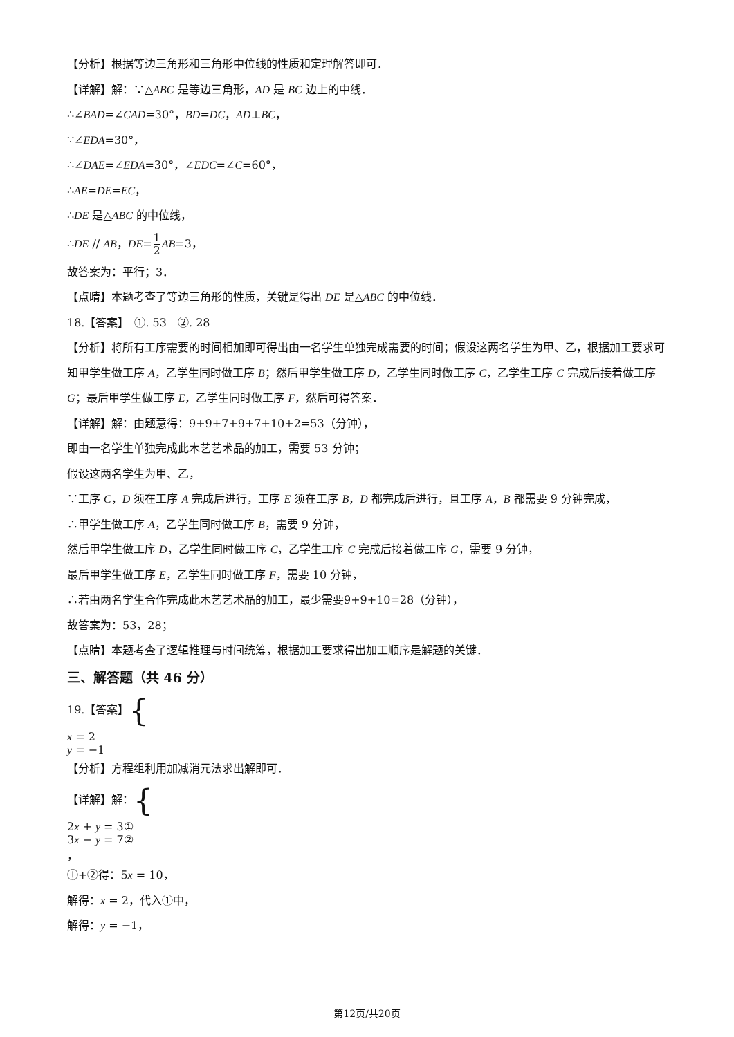【分析】根据等边三角形和三角形中位线的性质和定理解答即可．
【详解】解：∵△ABC 是等边三角形，AD 是 BC 边上的中线．
∴∠BAD=∠CAD=30°，BD=DC，AD⊥BC，
∵∠EDA=30°，
∴∠DAE=∠EDA=30°，∠EDC=∠C=60°，
∴AE=DE=EC，
∴DE 是△ABC 的中位线，
∴DE // AB，DE=1 2 AB=3，
故答案为：平行；3．
【点睛】本题考查了等边三角形的性质，关键是得出 DE 是△ABC 的中位线．
18.【答案】　①. 53　②. 28
【分析】将所有工序需要的时间相加即可得出由一名学生单独完成需要的时间；假设这两名学生为甲、乙，根据加工要求可知甲学生做工序 A，乙学生同时做工序 B；然后甲学生做工序 D，乙学生同时做工序 C，乙学生工序 C 完成后接着做工序 G；最后甲学生做工序 E，乙学生同时做工序 F，然后可得答案．
【详解】解：由题意得：9+9+7+9+7+10+2=53（分钟），
即由一名学生单独完成此木艺艺术品的加工，需要 53 分钟；
假设这两名学生为甲、乙，
∵工序 C，D 须在工序 A 完成后进行，工序 E 须在工序 B，D 都完成后进行，且工序 A，B 都需要 9 分钟完成，
∴甲学生做工序 A，乙学生同时做工序 B，需要 9 分钟，
然后甲学生做工序 D，乙学生同时做工序 C，乙学生工序 C 完成后接着做工序 G，需要 9 分钟，
最后甲学生做工序 E，乙学生同时做工序 F，需要 10 分钟，
∴若由两名学生合作完成此木艺艺术品的加工，最少需要9+9+10=28（分钟），
故答案为：53，28；
【点睛】本题考查了逻辑推理与时间统筹，根据加工要求得出加工顺序是解题的关键．
三、解答题（共 46 分）
19.【答案】{
x = 2
y = −1
【分析】方程组利用加减消元法求出解即可．
【详解】解：{
2x + y = 3①
3x − y = 7②
，
①+②得：5x = 10，
解得：x = 2，代入①中，
解得：y = −1，
第12页/共20页